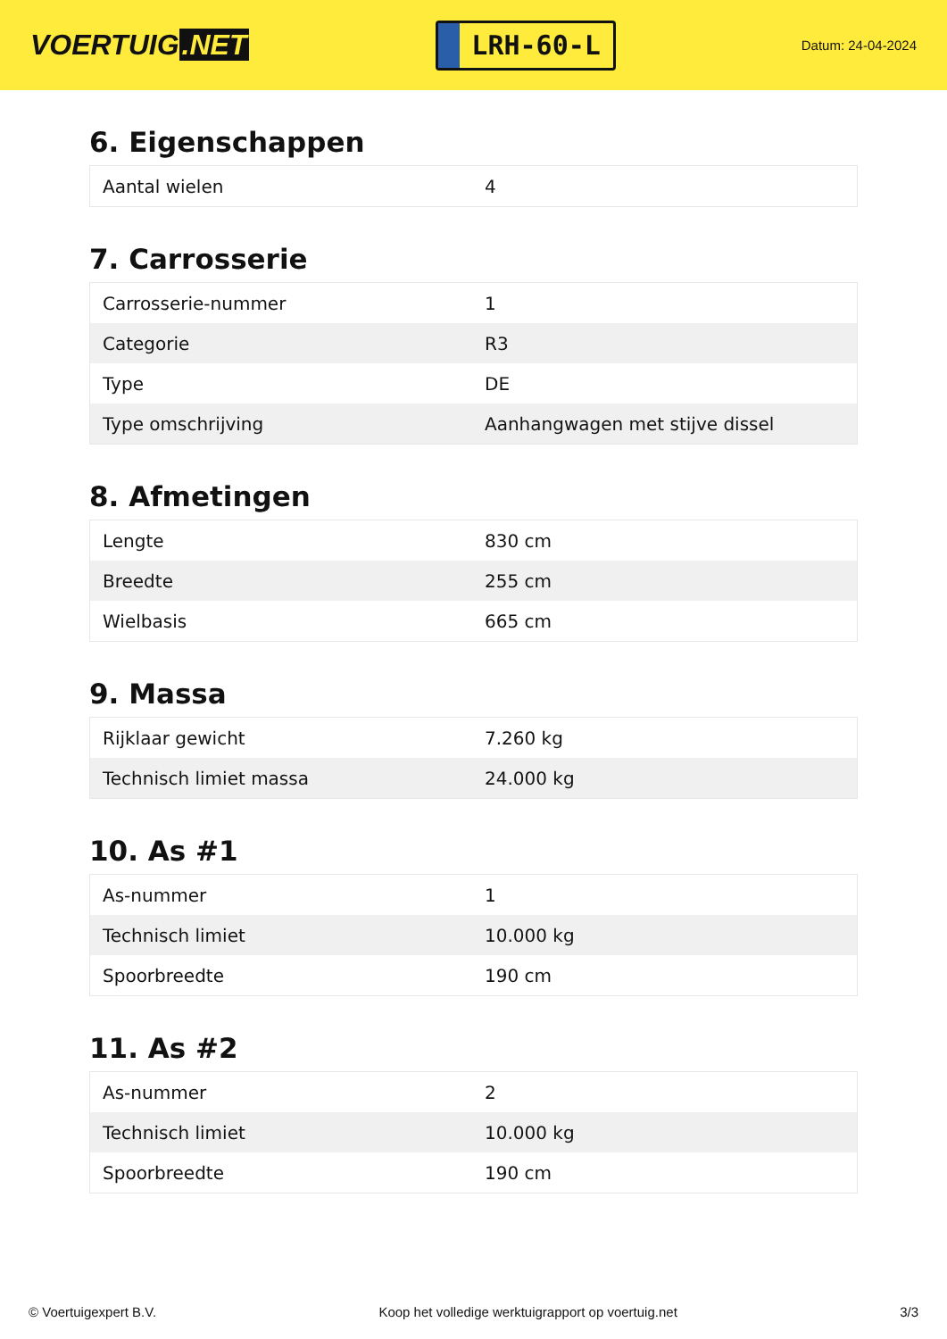VOERTUIG.NET
LRH-60-L
Datum: 24-04-2024
6. Eigenschappen
| Aantal wielen | 4 |
7. Carrosserie
| Carrosserie-nummer | 1 |
| Categorie | R3 |
| Type | DE |
| Type omschrijving | Aanhangwagen met stijve dissel |
8. Afmetingen
| Lengte | 830 cm |
| Breedte | 255 cm |
| Wielbasis | 665 cm |
9. Massa
| Rijklaar gewicht | 7.260 kg |
| Technisch limiet massa | 24.000 kg |
10. As #1
| As-nummer | 1 |
| Technisch limiet | 10.000 kg |
| Spoorbreedte | 190 cm |
11. As #2
| As-nummer | 2 |
| Technisch limiet | 10.000 kg |
| Spoorbreedte | 190 cm |
© Voertuigexpert B.V. Koop het volledige werktuigrapport op voertuig.net 3/3